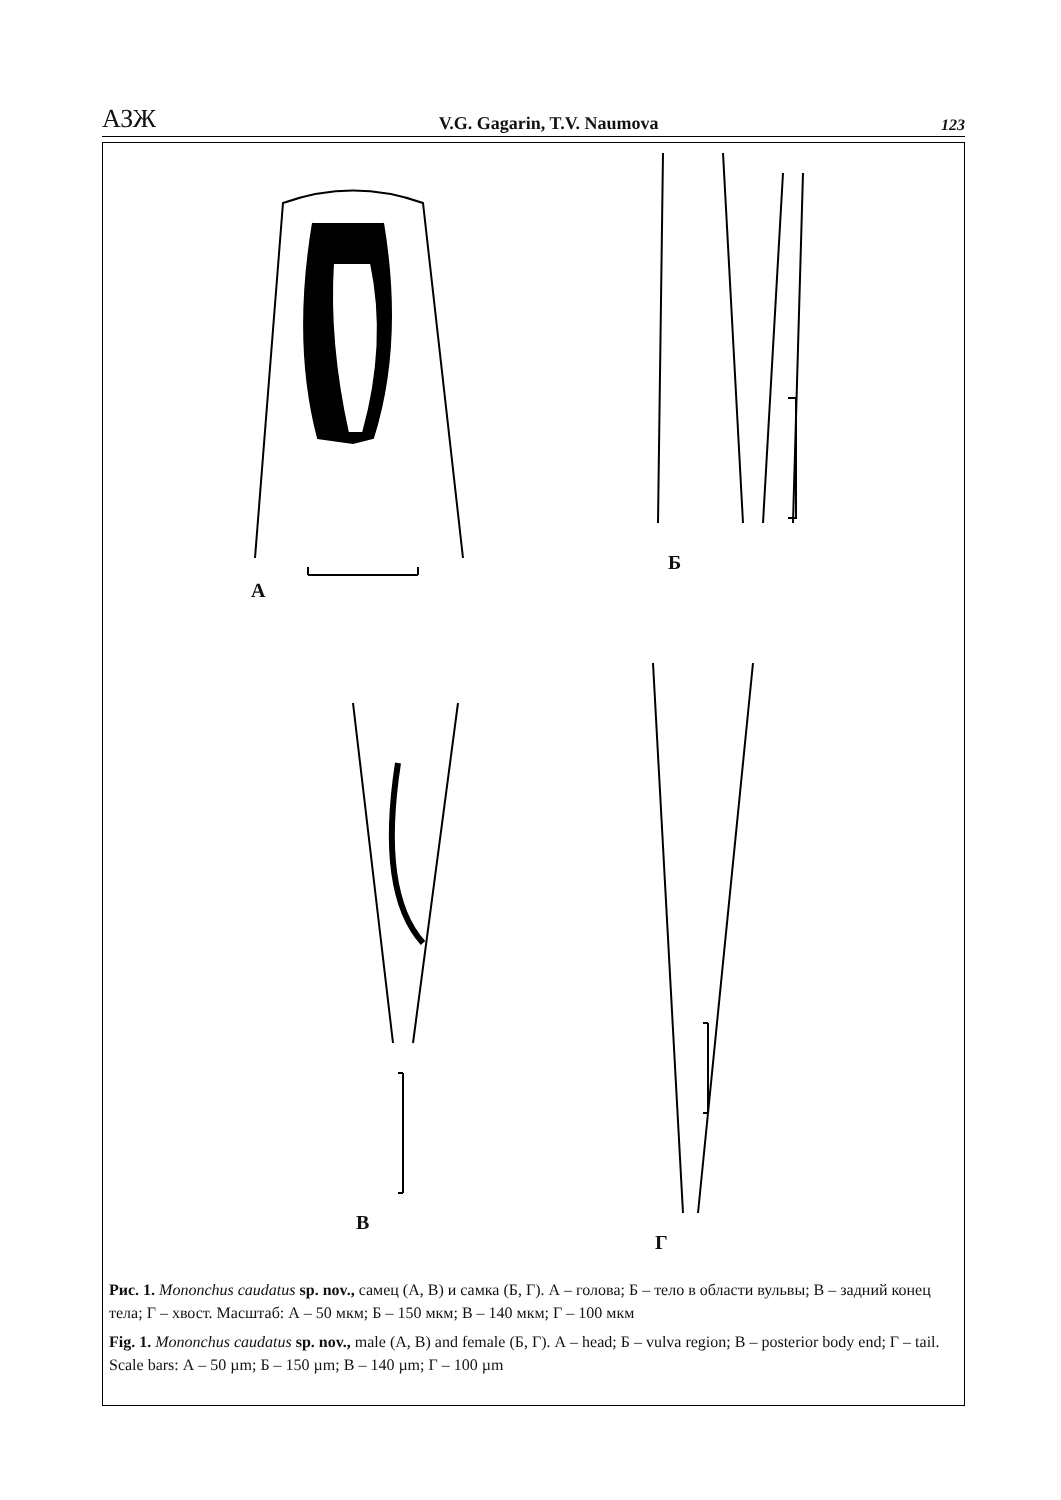АЗЖ V.G. Gagarin, T.V. Naumova 123
А
Б
В
Г
Рис. 1. Mononchus caudatus sp. nov., самец (А, В) и самка (Б, Г). А – голова; Б – тело в области вульвы; В – задний конец тела; Г – хвост. Масштаб: А – 50 мкм; Б – 150 мкм; В – 140 мкм; Г – 100 мкм
Fig. 1. Mononchus caudatus sp. nov., male (А, В) and female (Б, Г). А – head; Б – vulva region; В – posterior body end; Г – tail. Scale bars: А – 50 µm; Б – 150 µm; В – 140 µm; Г – 100 µm